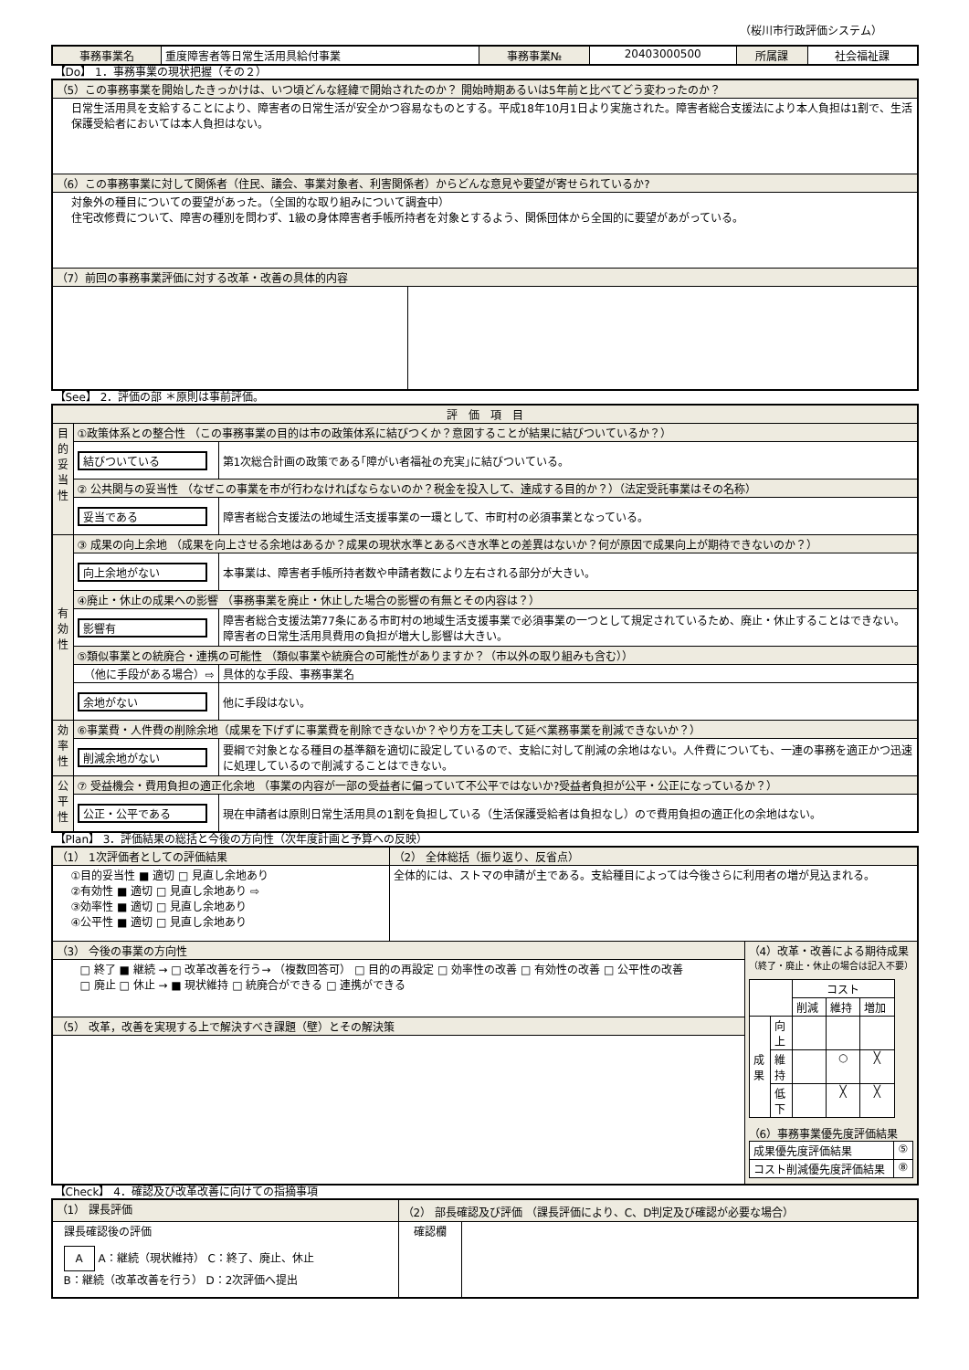（桜川市行政評価システム）
| 事務事業名 | 重度障害者等日常生活用具給付事業 | 事務事業№ | 20403000500 | 所属課 | 社会福祉課 |
【Do】 1．事務事業の現状把握（その２）
| （5）この事務事業を開始したきっかけは、いつ頃どんな経緯で開始されたのか？ 開始時期あるいは5年前と比べてどう変わったのか？ | |
| 日常生活用具を支給することにより、障害者の日常生活が安全かつ容易なものとする。平成18年10月1日より実施された。障害者総合支援法により本人負担は1割で、生活保護受給者においては本人負担はない。 | |
| （6）この事務事業に対して関係者（住民、議会、事業対象者、利害関係者）からどんな意見や要望が寄せられているか? | |
| 対象外の種目についての要望があった。（全国的な取り組みについて調査中） 住宅改修費について、障害の種別を問わず、1級の身体障害者手帳所持者を対象とするよう、関係団体から全国的に要望があがっている。 | |
| （7）前回の事務事業評価に対する改革・改善の具体的内容 | |
【See】 2．評価の部 ＊原則は事前評価。
| 評 価 項 目 | | |
| 目 的 妥 当 性 | ①政策体系との整合性 （この事務事業の目的は市の政策体系に結びつくか？意図することが結果に結びついているか？） | |
| | 結びついている | 第1次総合計画の政策である｢障がい者福祉の充実｣に結びついている。 |
| | ② 公共関与の妥当性 （なぜこの事業を市が行わなければならないのか？税金を投入して、達成する目的か？）（法定受託事業はその名称） | |
| | 妥当である | 障害者総合支援法の地域生活支援事業の一環として、市町村の必須事業となっている。 |
| 有 効 性 | ③ 成果の向上余地 （成果を向上させる余地はあるか？成果の現状水準とあるべき水準との差異はないか？何が原因で成果向上が期待できないのか？） | |
| | 向上余地がない | 本事業は、障害者手帳所持者数や申請者数により左右される部分が大きい。 |
| | ④廃止・休止の成果への影響 （事務事業を廃止・休止した場合の影響の有無とその内容は？） | |
| | 影響有 | 障害者総合支援法第77条にある市町村の地域生活支援事業で必須事業の一つとして規定されているため、廃止・休止することはできない。障害者の日常生活用具費用の負担が増大し影響は大きい。 |
| | ⑤類似事業との統廃合・連携の可能性 （類似事業や統廃合の可能性がありますか？（市以外の取り組みも含む）） | |
| | （他に手段がある場合）⇨ | 具体的な手段、事務事業名 |
| | 余地がない | 他に手段はない。 |
| 効 率 性 | ⑥事業費・人件費の削除余地（成果を下げずに事業費を削除できないか？やり方を工夫して延べ業務事業を削減できないか？） | |
| | 削減余地がない | 要綱で対象となる種目の基準額を適切に設定しているので、支給に対して削減の余地はない。人件費についても、一連の事務を適正かつ迅速に処理しているので削減することはできない。 |
| 公 平 性 | ⑦ 受益機会・費用負担の適正化余地 （事業の内容が一部の受益者に偏っていて不公平ではないか?受益者負担が公平・公正になっているか？） | |
| | 公正・公平である | 現在申請者は原則日常生活用具の1割を負担している（生活保護受給者は負担なし）ので費用負担の適正化の余地はない。 |
【Plan】 3．評価結果の総括と今後の方向性（次年度計画と予算への反映）
| （1） 1次評価者としての評価結果 | （2） 全体総括（振り返り、反省点） | |
| ①目的妥当性 ■ 適切 □ 見直し余地あり ②有効性 ■ 適切 □ 見直し余地あり ⇨ ③効率性 ■ 適切 □ 見直し余地あり ④公平性 ■ 適切 □ 見直し余地あり | 全体的には、ストマの申請が主である。支給種目によっては今後さらに利用者の増が見込まれる。 | |
| （3） 今後の事業の方向性 | | （4）改革・改善による期待成果 （終了・廃止・休止の場合は記入不要） / / / コスト / / / / / / 削減 / 維持 / 増加 / / 成 果 / 向 上 / / / / / / 維 持 / / ○ / ╳ / / / 低 下 / / ╳ / ╳ / （6）事務事業優先度評価結果 / 成果優先度評価結果 / ⑤ / / コスト削減優先度評価結果 / ⑧ / |
| □ 終了 ■ 継続 → □ 改革改善を行う→ （複数回答可） □ 目的の再設定 □ 効率性の改善 □ 有効性の改善 □ 公平性の改善 □ 廃止 □ 休止 → ■ 現状維持 □ 統廃合ができる □ 連携ができる | | |
| （5） 改革，改善を実現する上で解決すべき課題（壁）とその解決策 | | |
【Check】 4．確認及び改革改善に向けての指摘事項
| （1） 課長評価 | （2） 部長確認及び評価 （課長評価により、C、D判定及び確認が必要な場合） | |
| 課長確認後の評価 A A：継続（現状維持） C：終了、廃止、休止 B：継続（改革改善を行う） D：2次評価へ提出 | 確認欄 | |